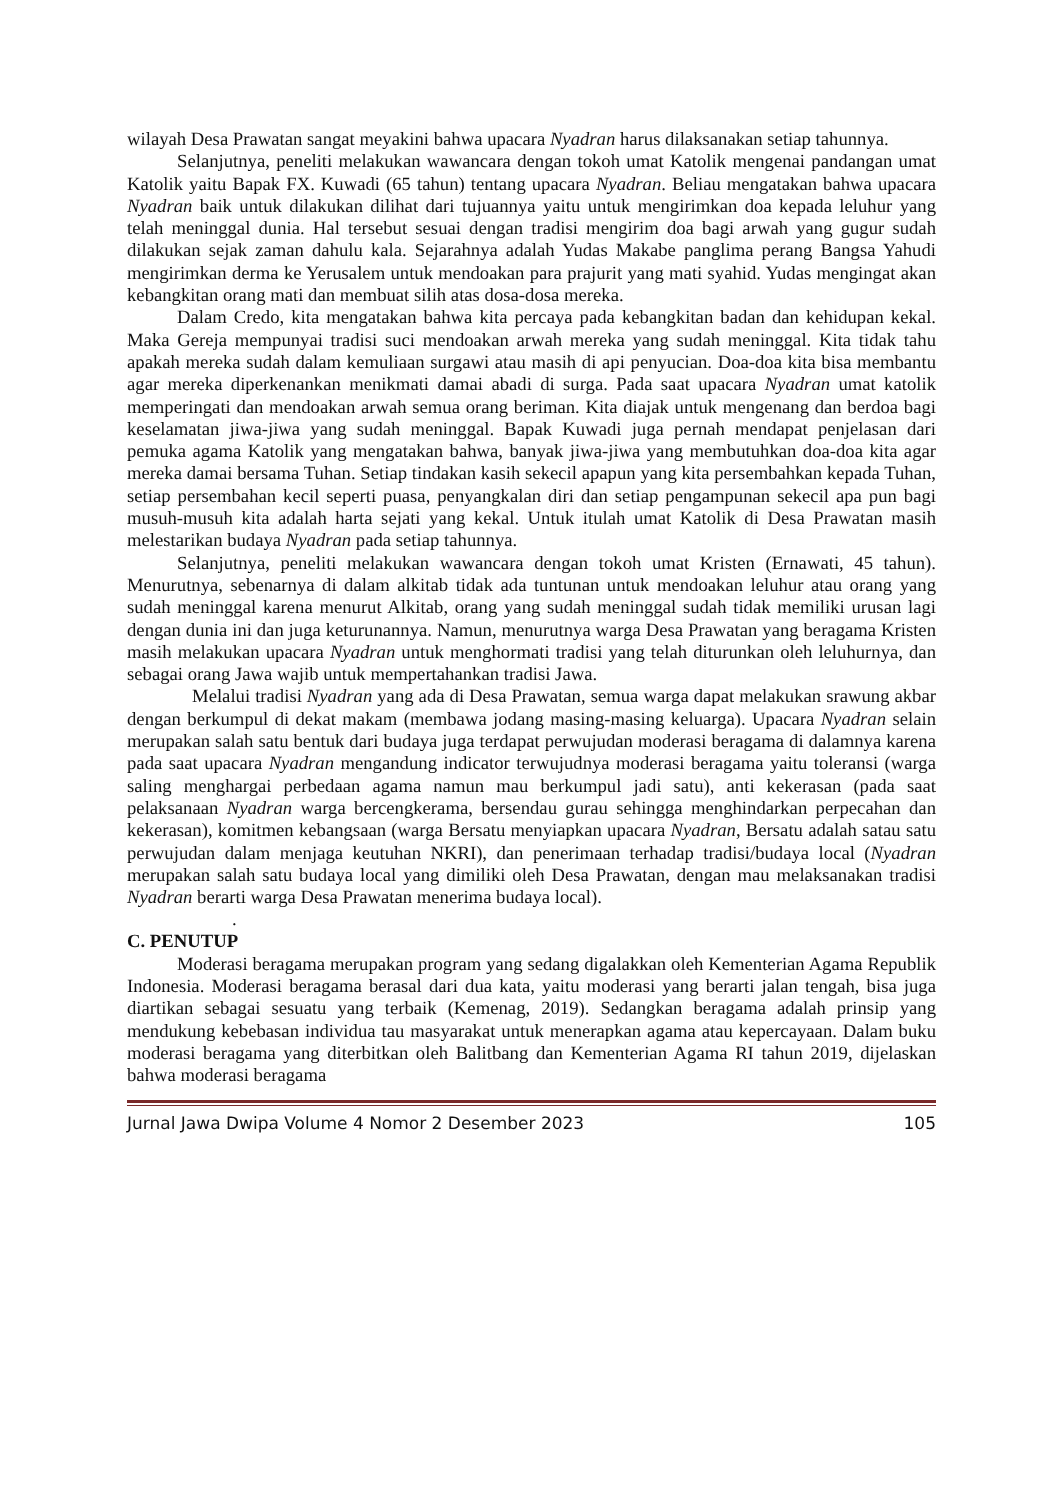wilayah Desa Prawatan sangat meyakini bahwa upacara Nyadran harus dilaksanakan setiap tahunnya.
Selanjutnya, peneliti melakukan wawancara dengan tokoh umat Katolik mengenai pandangan umat Katolik yaitu Bapak FX. Kuwadi (65 tahun) tentang upacara Nyadran. Beliau mengatakan bahwa upacara Nyadran baik untuk dilakukan dilihat dari tujuannya yaitu untuk mengirimkan doa kepada leluhur yang telah meninggal dunia. Hal tersebut sesuai dengan tradisi mengirim doa bagi arwah yang gugur sudah dilakukan sejak zaman dahulu kala. Sejarahnya adalah Yudas Makabe panglima perang Bangsa Yahudi mengirimkan derma ke Yerusalem untuk mendoakan para prajurit yang mati syahid. Yudas mengingat akan kebangkitan orang mati dan membuat silih atas dosa-dosa mereka.
Dalam Credo, kita mengatakan bahwa kita percaya pada kebangkitan badan dan kehidupan kekal. Maka Gereja mempunyai tradisi suci mendoakan arwah mereka yang sudah meninggal. Kita tidak tahu apakah mereka sudah dalam kemuliaan surgawi atau masih di api penyucian. Doa-doa kita bisa membantu agar mereka diperkenankan menikmati damai abadi di surga. Pada saat upacara Nyadran umat katolik memperingati dan mendoakan arwah semua orang beriman. Kita diajak untuk mengenang dan berdoa bagi keselamatan jiwa-jiwa yang sudah meninggal. Bapak Kuwadi juga pernah mendapat penjelasan dari pemuka agama Katolik yang mengatakan bahwa, banyak jiwa-jiwa yang membutuhkan doa-doa kita agar mereka damai bersama Tuhan. Setiap tindakan kasih sekecil apapun yang kita persembahkan kepada Tuhan, setiap persembahan kecil seperti puasa, penyangkalan diri dan setiap pengampunan sekecil apa pun bagi musuh-musuh kita adalah harta sejati yang kekal. Untuk itulah umat Katolik di Desa Prawatan masih melestarikan budaya Nyadran pada setiap tahunnya.
Selanjutnya, peneliti melakukan wawancara dengan tokoh umat Kristen (Ernawati, 45 tahun). Menurutnya, sebenarnya di dalam alkitab tidak ada tuntunan untuk mendoakan leluhur atau orang yang sudah meninggal karena menurut Alkitab, orang yang sudah meninggal sudah tidak memiliki urusan lagi dengan dunia ini dan juga keturunannya. Namun, menurutnya warga Desa Prawatan yang beragama Kristen masih melakukan upacara Nyadran untuk menghormati tradisi yang telah diturunkan oleh leluhurnya, dan sebagai orang Jawa wajib untuk mempertahankan tradisi Jawa.
Melalui tradisi Nyadran yang ada di Desa Prawatan, semua warga dapat melakukan srawung akbar dengan berkumpul di dekat makam (membawa jodang masing-masing keluarga). Upacara Nyadran selain merupakan salah satu bentuk dari budaya juga terdapat perwujudan moderasi beragama di dalamnya karena pada saat upacara Nyadran mengandung indicator terwujudnya moderasi beragama yaitu toleransi (warga saling menghargai perbedaan agama namun mau berkumpul jadi satu), anti kekerasan (pada saat pelaksanaan Nyadran warga bercengkerama, bersendau gurau sehingga menghindarkan perpecahan dan kekerasan), komitmen kebangsaan (warga Bersatu menyiapkan upacara Nyadran, Bersatu adalah satau satu perwujudan dalam menjaga keutuhan NKRI), dan penerimaan terhadap tradisi/budaya local (Nyadran merupakan salah satu budaya local yang dimiliki oleh Desa Prawatan, dengan mau melaksanakan tradisi Nyadran berarti warga Desa Prawatan menerima budaya local).
.
C. PENUTUP
Moderasi beragama merupakan program yang sedang digalakkan oleh Kementerian Agama Republik Indonesia. Moderasi beragama berasal dari dua kata, yaitu moderasi yang berarti jalan tengah, bisa juga diartikan sebagai sesuatu yang terbaik (Kemenag, 2019). Sedangkan beragama adalah prinsip yang mendukung kebebasan individua tau masyarakat untuk menerapkan agama atau kepercayaan. Dalam buku moderasi beragama yang diterbitkan oleh Balitbang dan Kementerian Agama RI tahun 2019, dijelaskan bahwa moderasi beragama
Jurnal Jawa Dwipa Volume 4 Nomor 2 Desember 2023 105